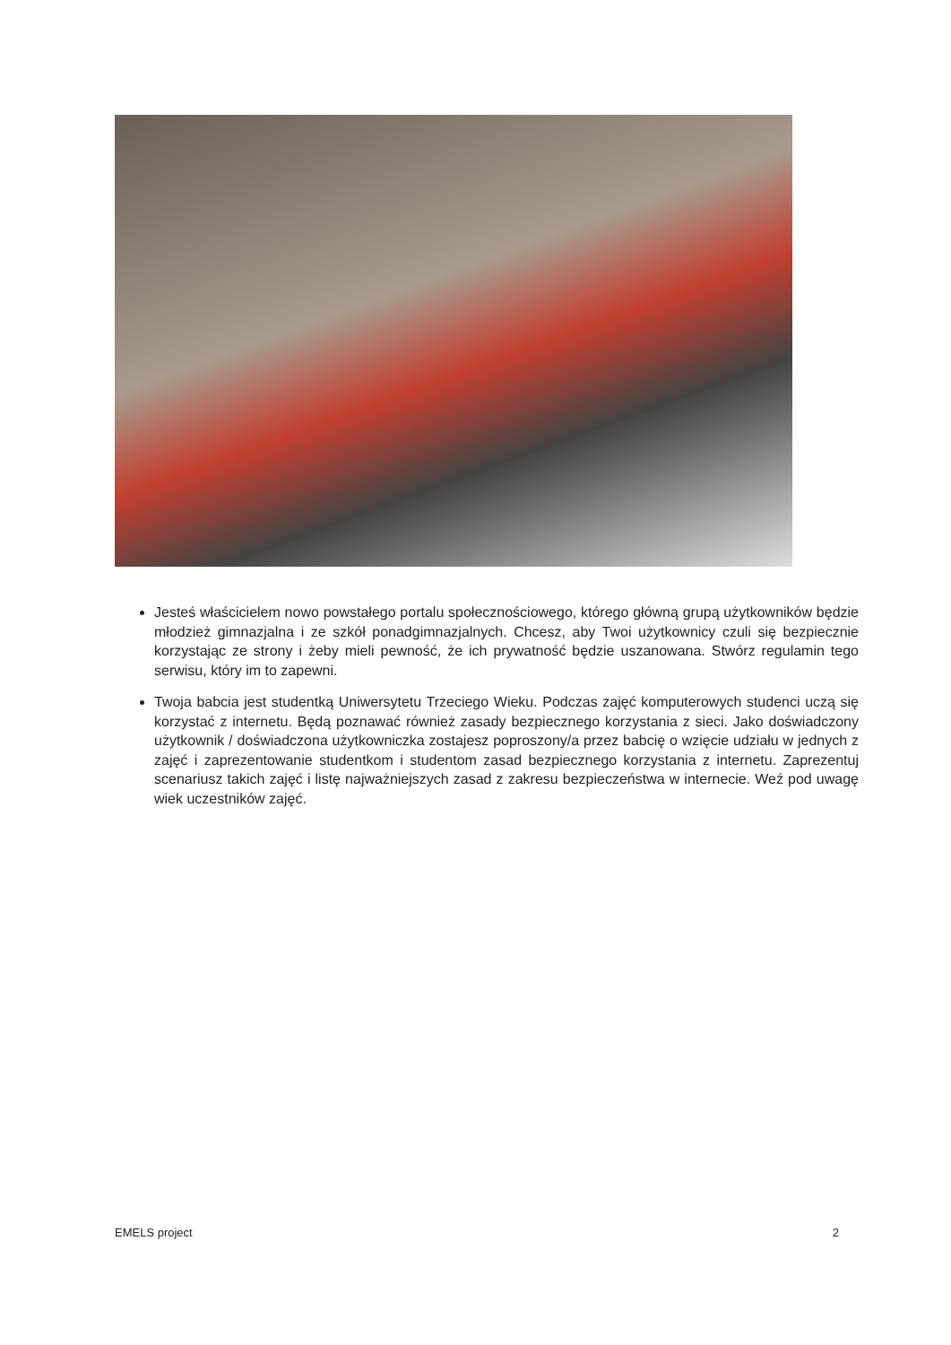Jesteś właścicielem nowo powstałego portalu społecznościowego, którego główną grupą użytkowników będzie młodzież gimnazjalna i ze szkół ponadgimnazjalnych. Chcesz, aby Twoi użytkownicy czuli się bezpiecznie korzystając ze strony i żeby mieli pewność, że ich prywatność będzie uszanowana. Stwórz regulamin tego serwisu, który im to zapewni.
Twoja babcia jest studentką Uniwersytetu Trzeciego Wieku. Podczas zajęć komputerowych studenci uczą się korzystać z internetu. Będą poznawać również zasady bezpiecznego korzystania z sieci. Jako doświadczony użytkownik / doświadczona użytkowniczka zostajesz poproszony/a przez babcię o wzięcie udziału w jednych z zajęć i zaprezentowanie studentkom i studentom zasad bezpiecznego korzystania z internetu. Zaprezentuj scenariusz takich zajęć i listę najważniejszych zasad z zakresu bezpieczeństwa w internecie. Weź pod uwagę wiek uczestników zajęć.
EMELS project 2